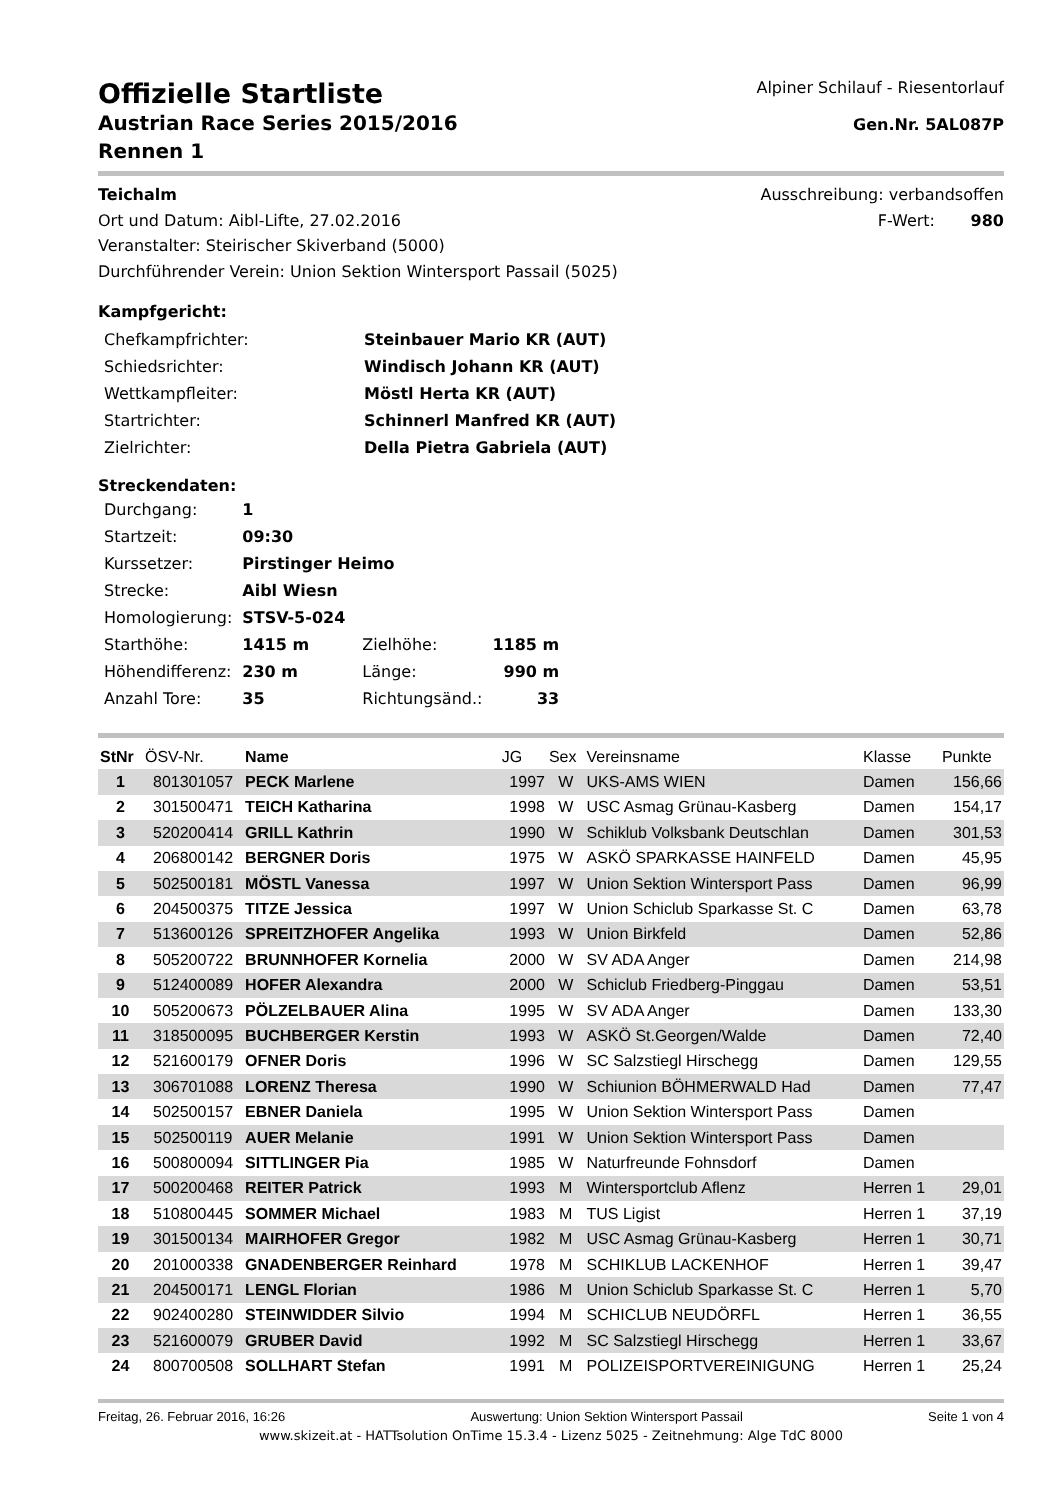Offizielle Startliste
Austrian Race Series 2015/2016
Rennen 1
Alpiner Schilauf - Riesentorlauf
Gen.Nr. 5AL087P
Teichalm
Ort und Datum: Aibl-Lifte, 27.02.2016
Veranstalter: Steirischer Skiverband (5000)
Durchführender Verein: Union Sektion Wintersport Passail (5025)
Ausschreibung: verbandsoffen
F-Wert: 980
Kampfgericht:
| Chefkampfrichter: | Steinbauer Mario KR (AUT) |
| Schiedsrichter: | Windisch Johann KR (AUT) |
| Wettkampfleiter: | Möstl Herta KR (AUT) |
| Startrichter: | Schinnerl Manfred KR (AUT) |
| Zielrichter: | Della Pietra Gabriela (AUT) |
Streckendaten:
| Durchgang: | 1 | | |
| Startzeit: | 09:30 | | |
| Kurssetzer: | Pirstinger Heimo | | |
| Strecke: | Aibl Wiesn | | |
| Homologierung: | STSV-5-024 | | |
| Starthöhe: | 1415 m | Zielhöhe: | 1185 m |
| Höhendifferenz: | 230 m | Länge: | 990 m |
| Anzahl Tore: | 35 | Richtungsänd.: | 33 |
| StNr | ÖSV-Nr. | Name | JG | Sex | Vereinsname | Klasse | Punkte |
| --- | --- | --- | --- | --- | --- | --- | --- |
| 1 | 801301057 | PECK Marlene | 1997 | W | UKS-AMS WIEN | Damen | 156,66 |
| 2 | 301500471 | TEICH Katharina | 1998 | W | USC Asmag Grünau-Kasberg | Damen | 154,17 |
| 3 | 520200414 | GRILL Kathrin | 1990 | W | Schiklub Volksbank Deutschlan | Damen | 301,53 |
| 4 | 206800142 | BERGNER Doris | 1975 | W | ASKÖ SPARKASSE HAINFELD | Damen | 45,95 |
| 5 | 502500181 | MÖSTL Vanessa | 1997 | W | Union Sektion Wintersport Pass | Damen | 96,99 |
| 6 | 204500375 | TITZE Jessica | 1997 | W | Union Schiclub Sparkasse St. C | Damen | 63,78 |
| 7 | 513600126 | SPREITZHOFER Angelika | 1993 | W | Union Birkfeld | Damen | 52,86 |
| 8 | 505200722 | BRUNNHOFER Kornelia | 2000 | W | SV ADA Anger | Damen | 214,98 |
| 9 | 512400089 | HOFER Alexandra | 2000 | W | Schiclub Friedberg-Pinggau | Damen | 53,51 |
| 10 | 505200673 | PÖLZELBAUER Alina | 1995 | W | SV ADA Anger | Damen | 133,30 |
| 11 | 318500095 | BUCHBERGER Kerstin | 1993 | W | ASKÖ St.Georgen/Walde | Damen | 72,40 |
| 12 | 521600179 | OFNER Doris | 1996 | W | SC Salzstiegl Hirschegg | Damen | 129,55 |
| 13 | 306701088 | LORENZ Theresa | 1990 | W | Schiunion BÖHMERWALD Had | Damen | 77,47 |
| 14 | 502500157 | EBNER Daniela | 1995 | W | Union Sektion Wintersport Pass | Damen | |
| 15 | 502500119 | AUER Melanie | 1991 | W | Union Sektion Wintersport Pass | Damen | |
| 16 | 500800094 | SITTLINGER Pia | 1985 | W | Naturfreunde Fohnsdorf | Damen | |
| 17 | 500200468 | REITER Patrick | 1993 | M | Wintersportclub Aflenz | Herren 1 | 29,01 |
| 18 | 510800445 | SOMMER Michael | 1983 | M | TUS Ligist | Herren 1 | 37,19 |
| 19 | 301500134 | MAIRHOFER Gregor | 1982 | M | USC Asmag Grünau-Kasberg | Herren 1 | 30,71 |
| 20 | 201000338 | GNADENBERGER Reinhard | 1978 | M | SCHIKLUB LACKENHOF | Herren 1 | 39,47 |
| 21 | 204500171 | LENGL Florian | 1986 | M | Union Schiclub Sparkasse St. C | Herren 1 | 5,70 |
| 22 | 902400280 | STEINWIDDER Silvio | 1994 | M | SCHICLUB NEUDÖRFL | Herren 1 | 36,55 |
| 23 | 521600079 | GRUBER David | 1992 | M | SC Salzstiegl Hirschegg | Herren 1 | 33,67 |
| 24 | 800700508 | SOLLHART Stefan | 1991 | M | POLIZEISPORTVEREINIGUNG | Herren 1 | 25,24 |
Freitag, 26. Februar 2016, 16:26 Auswertung: Union Sektion Wintersport Passail Seite 1 von 4
www.skizeit.at - HATTsolution OnTime 15.3.4 - Lizenz 5025 - Zeitnehmung: Alge TdC 8000